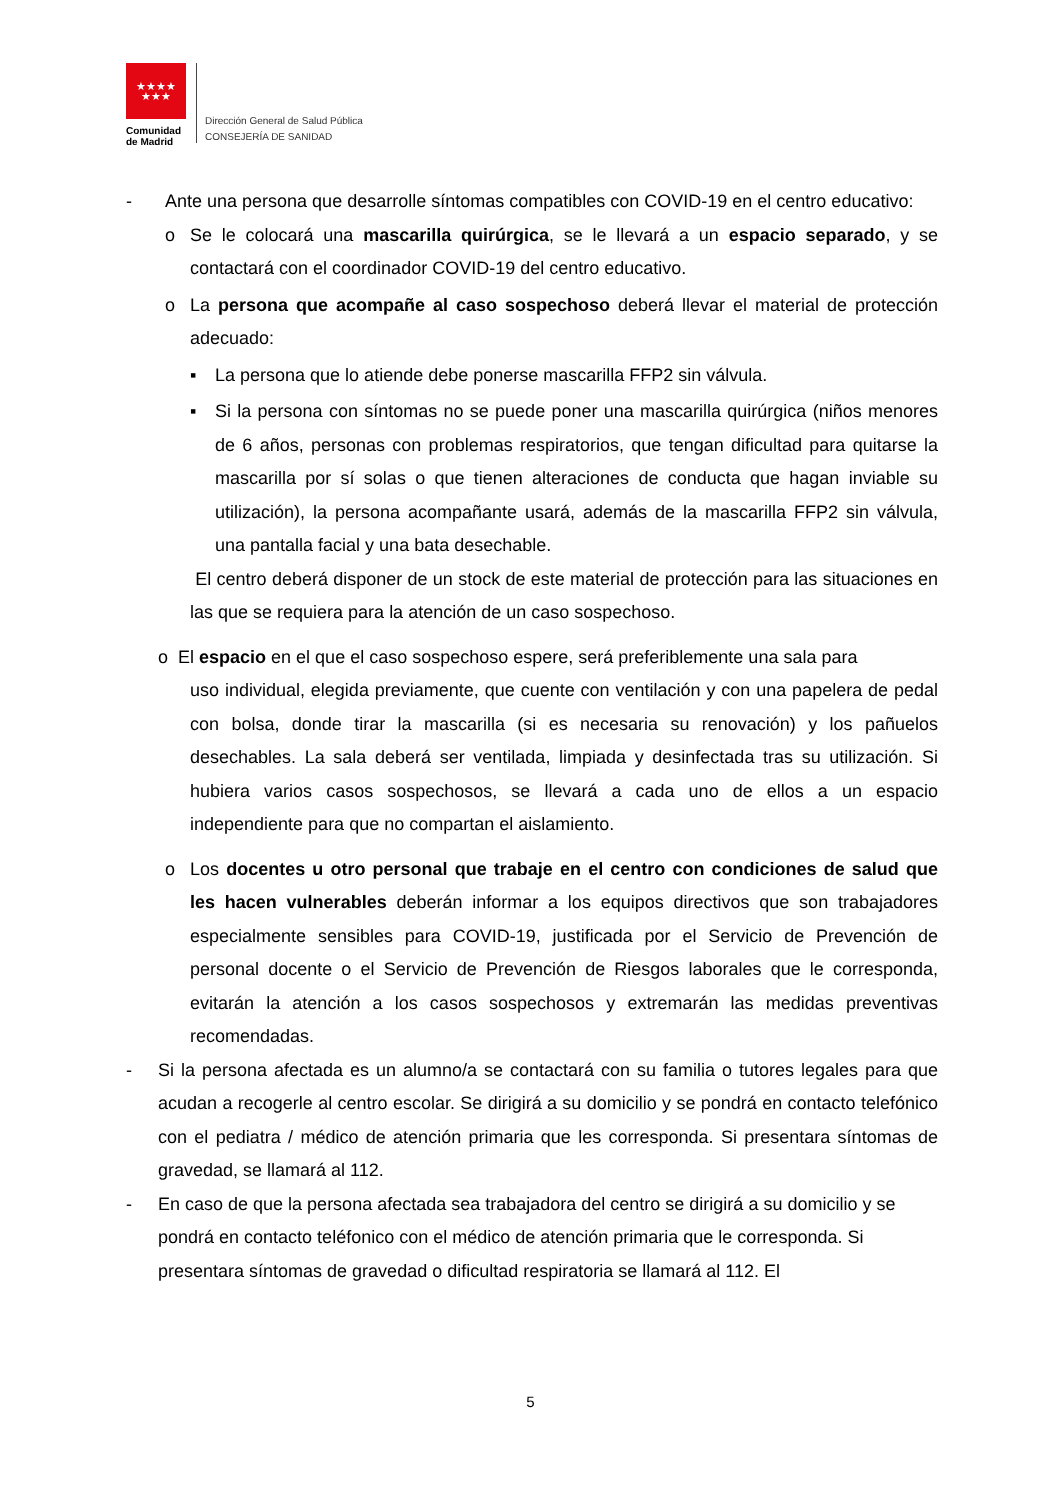★★★★
★★★
Comunidad
de Madrid
Dirección General de Salud Pública
CONSEJERÍA DE SANIDAD
- Ante una persona que desarrolle síntomas compatibles con COVID-19 en el centro educativo:
o Se le colocará una mascarilla quirúrgica, se le llevará a un espacio separado, y se contactará con el coordinador COVID-19 del centro educativo.
o La persona que acompañe al caso sospechoso deberá llevar el material de protección adecuado:
▪ La persona que lo atiende debe ponerse mascarilla FFP2 sin válvula.
▪ Si la persona con síntomas no se puede poner una mascarilla quirúrgica (niños menores de 6 años, personas con problemas respiratorios, que tengan dificultad para quitarse la mascarilla por sí solas o que tienen alteraciones de conducta que hagan inviable su utilización), la persona acompañante usará, además de la mascarilla FFP2 sin válvula, una pantalla facial y una bata desechable.
El centro deberá disponer de un stock de este material de protección para las situaciones en las que se requiera para la atención de un caso sospechoso.
o El espacio en el que el caso sospechoso espere, será preferiblemente una sala para
uso individual, elegida previamente, que cuente con ventilación y con una papelera de pedal con bolsa, donde tirar la mascarilla (si es necesaria su renovación) y los pañuelos desechables. La sala deberá ser ventilada, limpiada y desinfectada tras su utilización. Si hubiera varios casos sospechosos, se llevará a cada uno de ellos a un espacio independiente para que no compartan el aislamiento.
o Los docentes u otro personal que trabaje en el centro con condiciones de salud que les hacen vulnerables deberán informar a los equipos directivos que son trabajadores especialmente sensibles para COVID-19, justificada por el Servicio de Prevención de personal docente o el Servicio de Prevención de Riesgos laborales que le corresponda, evitarán la atención a los casos sospechosos y extremarán las medidas preventivas recomendadas.
- Si la persona afectada es un alumno/a se contactará con su familia o tutores legales para que acudan a recogerle al centro escolar. Se dirigirá a su domicilio y se pondrá en contacto telefónico con el pediatra / médico de atención primaria que les corresponda. Si presentara síntomas de gravedad, se llamará al 112.
- En caso de que la persona afectada sea trabajadora del centro se dirigirá a su domicilio y se pondrá en contacto teléfonico con el médico de atención primaria que le corresponda. Si presentara síntomas de gravedad o dificultad respiratoria se llamará al 112. El
5